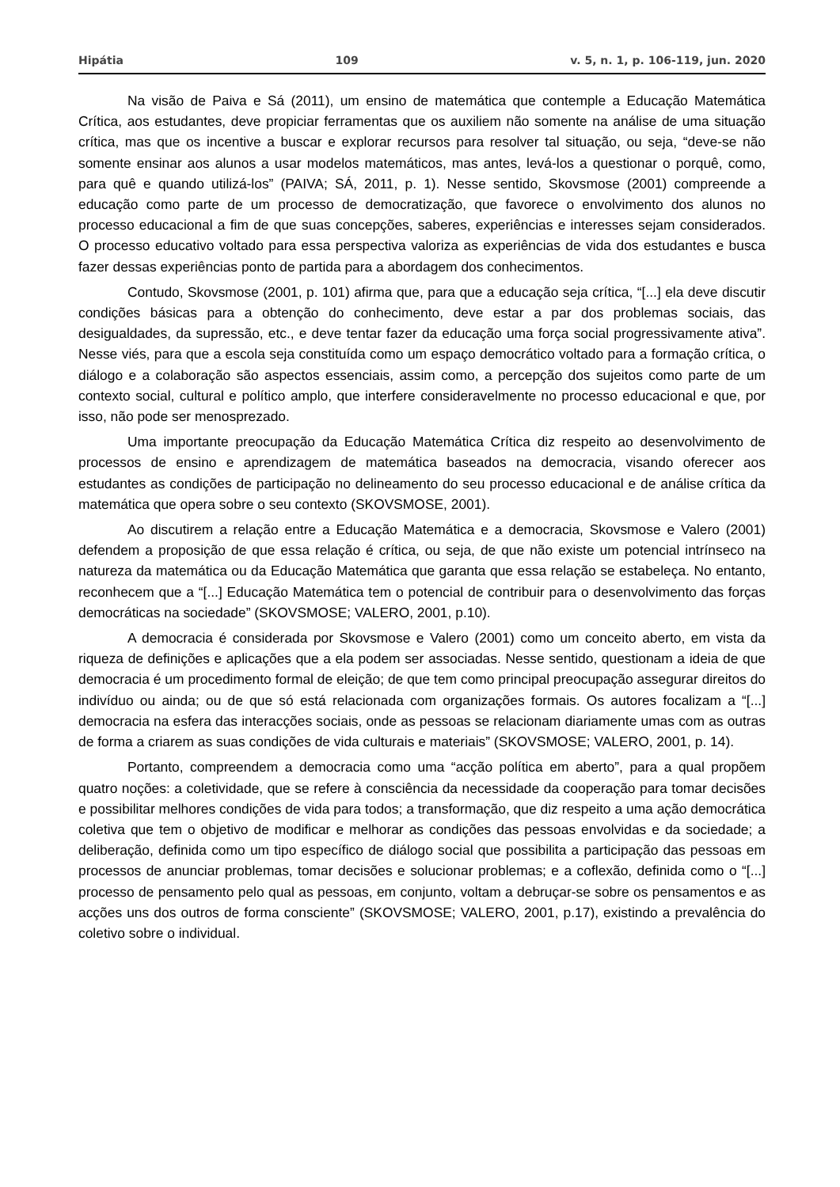Hipátia 109 v. 5, n. 1, p. 106-119, jun. 2020
Na visão de Paiva e Sá (2011), um ensino de matemática que contemple a Educação Matemática Crítica, aos estudantes, deve propiciar ferramentas que os auxiliem não somente na análise de uma situação crítica, mas que os incentive a buscar e explorar recursos para resolver tal situação, ou seja, “deve-se não somente ensinar aos alunos a usar modelos matemáticos, mas antes, levá-los a questionar o porquê, como, para quê e quando utilizá-los” (PAIVA; SÁ, 2011, p. 1). Nesse sentido, Skovsmose (2001) compreende a educação como parte de um processo de democratização, que favorece o envolvimento dos alunos no processo educacional a fim de que suas concepções, saberes, experiências e interesses sejam considerados. O processo educativo voltado para essa perspectiva valoriza as experiências de vida dos estudantes e busca fazer dessas experiências ponto de partida para a abordagem dos conhecimentos.
Contudo, Skovsmose (2001, p. 101) afirma que, para que a educação seja crítica, “[...] ela deve discutir condições básicas para a obtenção do conhecimento, deve estar a par dos problemas sociais, das desigualdades, da supressão, etc., e deve tentar fazer da educação uma força social progressivamente ativa”. Nesse viés, para que a escola seja constituída como um espaço democrático voltado para a formação crítica, o diálogo e a colaboração são aspectos essenciais, assim como, a percepção dos sujeitos como parte de um contexto social, cultural e político amplo, que interfere consideravelmente no processo educacional e que, por isso, não pode ser menosprezado.
Uma importante preocupação da Educação Matemática Crítica diz respeito ao desenvolvimento de processos de ensino e aprendizagem de matemática baseados na democracia, visando oferecer aos estudantes as condições de participação no delineamento do seu processo educacional e de análise crítica da matemática que opera sobre o seu contexto (SKOVSMOSE, 2001).
Ao discutirem a relação entre a Educação Matemática e a democracia, Skovsmose e Valero (2001) defendem a proposição de que essa relação é crítica, ou seja, de que não existe um potencial intrínseco na natureza da matemática ou da Educação Matemática que garanta que essa relação se estabeleça. No entanto, reconhecem que a “[...] Educação Matemática tem o potencial de contribuir para o desenvolvimento das forças democráticas na sociedade” (SKOVSMOSE; VALERO, 2001, p.10).
A democracia é considerada por Skovsmose e Valero (2001) como um conceito aberto, em vista da riqueza de definições e aplicações que a ela podem ser associadas. Nesse sentido, questionam a ideia de que democracia é um procedimento formal de eleição; de que tem como principal preocupação assegurar direitos do indivíduo ou ainda; ou de que só está relacionada com organizações formais. Os autores focalizam a “[...] democracia na esfera das interacções sociais, onde as pessoas se relacionam diariamente umas com as outras de forma a criarem as suas condições de vida culturais e materiais” (SKOVSMOSE; VALERO, 2001, p. 14).
Portanto, compreendem a democracia como uma “acção política em aberto”, para a qual propõem quatro noções: a coletividade, que se refere à consciência da necessidade da cooperação para tomar decisões e possibilitar melhores condições de vida para todos; a transformação, que diz respeito a uma ação democrática coletiva que tem o objetivo de modificar e melhorar as condições das pessoas envolvidas e da sociedade; a deliberação, definida como um tipo específico de diálogo social que possibilita a participação das pessoas em processos de anunciar problemas, tomar decisões e solucionar problemas; e a coflexão, definida como o “[...] processo de pensamento pelo qual as pessoas, em conjunto, voltam a debruçar-se sobre os pensamentos e as acções uns dos outros de forma consciente” (SKOVSMOSE; VALERO, 2001, p.17), existindo a prevalência do coletivo sobre o individual.